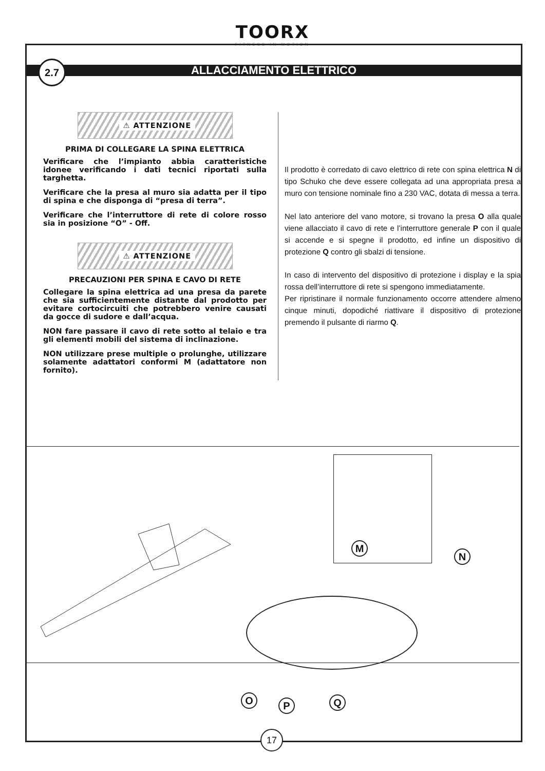TOORX
FITNESS IN MOTION
2.7
ALLACCIAMENTO ELETTRICO
⚠ ATTENZIONE
PRIMA DI COLLEGARE LA SPINA ELETTRICA
Verificare che l’impianto abbia caratteristiche idonee verificando i dati tecnici riportati sulla targhetta.
Verificare che la presa al muro sia adatta per il tipo di spina e che disponga di “presa di terra”.
Verificare che l’interruttore di rete di colore rosso sia in posizione “O” - Off.
⚠ ATTENZIONE
PRECAUZIONI PER SPINA E CAVO DI RETE
Collegare la spina elettrica ad una presa da parete che sia sufficientemente distante dal prodotto per evitare cortocircuiti che potrebbero venire causati da gocce di sudore e dall’acqua.
NON fare passare il cavo di rete sotto al telaio e tra gli elementi mobili del sistema di inclinazione.
NON utilizzare prese multiple o prolunghe, utilizzare solamente adattatori conformi M (adattatore non fornito).
Il prodotto è corredato di cavo elettrico di rete con spina elettrica N di tipo Schuko che deve essere collegata ad una appropriata presa a muro con tensione nominale fino a 230 VAC, dotata di messa a terra.
Nel lato anteriore del vano motore, si trovano la presa O alla quale viene allacciato il cavo di rete e l’interruttore generale P con il quale si accende e si spegne il prodotto, ed infine un dispositivo di protezione Q contro gli sbalzi di tensione.
In caso di intervento del dispositivo di protezione i display e la spia rossa dell’interruttore di rete si spengono immediatamente.
Per ripristinare il normale funzionamento occorre attendere almeno cinque minuti, dopodiché riattivare il dispositivo di protezione premendo il pulsante di riarmo Q.
M
N
O P Q
17